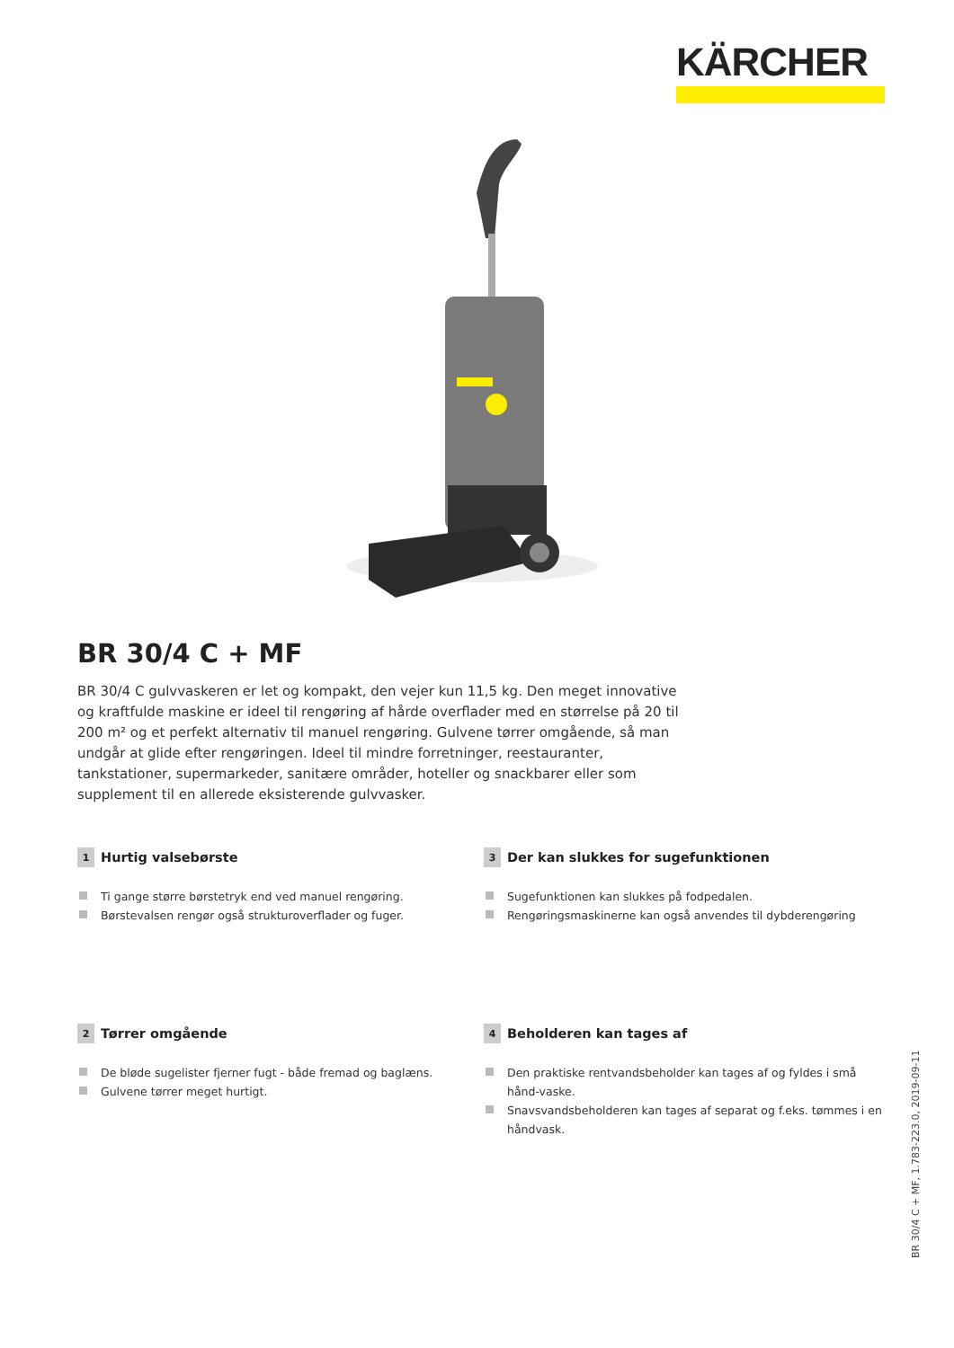KÄRCHER
BR 30/4 C + MF
BR 30/4 C gulvvaskeren er let og kompakt, den vejer kun 11,5 kg. Den meget innovative og kraftfulde maskine er ideel til rengøring af hårde overflader med en størrelse på 20 til 200 m² og et perfekt alternativ til manuel rengøring. Gulvene tørrer omgående, så man undgår at glide efter rengøringen. Ideel til mindre forretninger, reestauranter, tankstationer, supermarkeder, sanitære områder, hoteller og snackbarer eller som supplement til en allerede eksisterende gulvvasker.
1 Hurtig valsebørste
Ti gange større børstetryk end ved manuel rengøring.
Børstevalsen rengør også strukturoverflader og fuger.
3 Der kan slukkes for sugefunktionen
Sugefunktionen kan slukkes på fodpedalen.
Rengøringsmaskinerne kan også anvendes til dybderengøring
2 Tørrer omgående
De bløde sugelister fjerner fugt - både fremad og baglæns.
Gulvene tørrer meget hurtigt.
4 Beholderen kan tages af
Den praktiske rentvandsbeholder kan tages af og fyldes i små hånd-vaske.
Snavsvandsbeholderen kan tages af separat og f.eks. tømmes i en håndvask.
BR 30/4 C + MF, 1.783-223.0, 2019-09-11